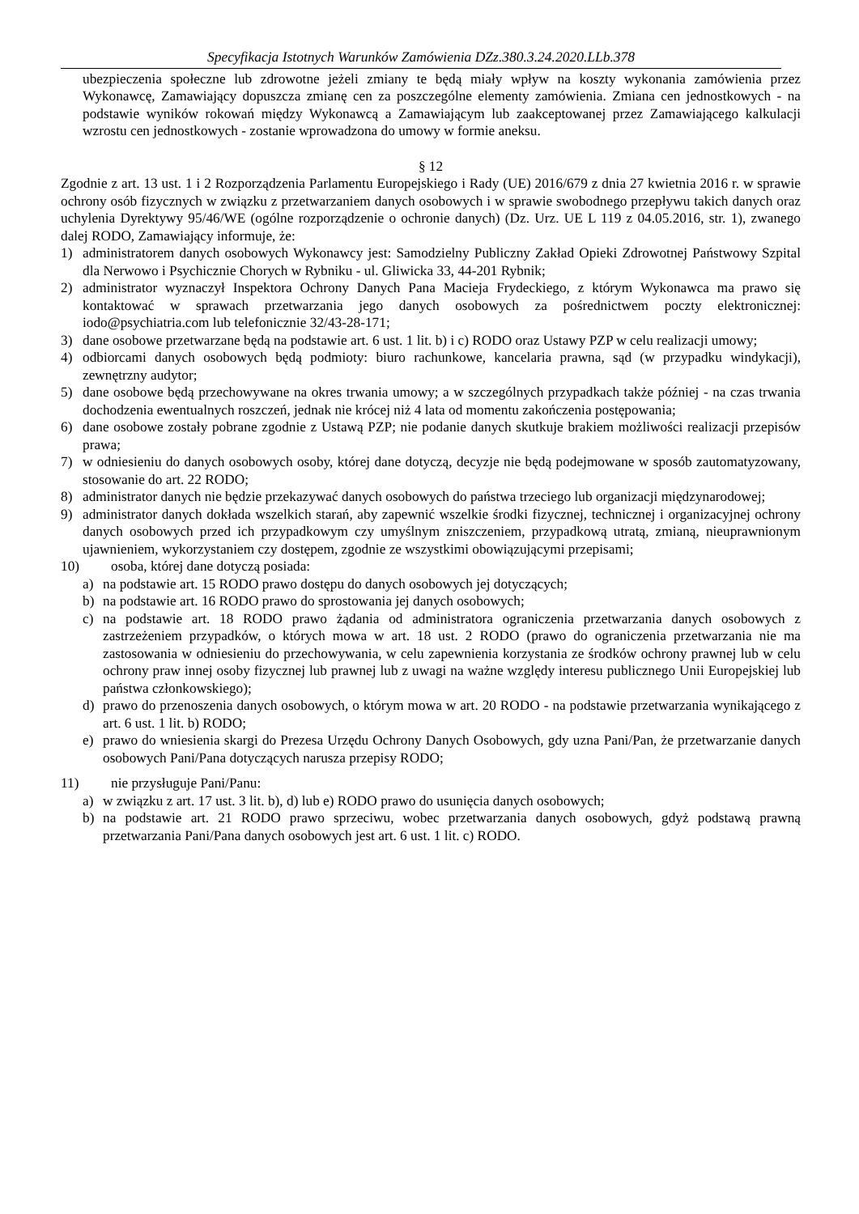Specyfikacja Istotnych Warunków Zamówienia DZz.380.3.24.2020.LLb.378
ubezpieczenia społeczne lub zdrowotne jeżeli zmiany te będą miały wpływ na koszty wykonania zamówienia przez Wykonawcę, Zamawiający dopuszcza zmianę cen za poszczególne elementy zamówienia. Zmiana cen jednostkowych - na podstawie wyników rokowań między Wykonawcą a Zamawiającym lub zaakceptowanej przez Zamawiającego kalkulacji wzrostu cen jednostkowych - zostanie wprowadzona do umowy w formie aneksu.
§ 12
Zgodnie z art. 13 ust. 1 i 2 Rozporządzenia Parlamentu Europejskiego i Rady (UE) 2016/679 z dnia 27 kwietnia 2016 r. w sprawie ochrony osób fizycznych w związku z przetwarzaniem danych osobowych i w sprawie swobodnego przepływu takich danych oraz uchylenia Dyrektywy 95/46/WE (ogólne rozporządzenie o ochronie danych) (Dz. Urz. UE L 119 z 04.05.2016, str. 1), zwanego dalej RODO, Zamawiający informuje, że:
1) administratorem danych osobowych Wykonawcy jest: Samodzielny Publiczny Zakład Opieki Zdrowotnej Państwowy Szpital dla Nerwowo i Psychicznie Chorych w Rybniku - ul. Gliwicka 33, 44-201 Rybnik;
2) administrator wyznaczył Inspektora Ochrony Danych Pana Macieja Frydeckiego, z którym Wykonawca ma prawo się kontaktować w sprawach przetwarzania jego danych osobowych za pośrednictwem poczty elektronicznej: iodo@psychiatria.com lub telefonicznie 32/43-28-171;
3) dane osobowe przetwarzane będą na podstawie art. 6 ust. 1 lit. b) i c) RODO oraz Ustawy PZP w celu realizacji umowy;
4) odbiorcami danych osobowych będą podmioty: biuro rachunkowe, kancelaria prawna, sąd (w przypadku windykacji), zewnętrzny audytor;
5) dane osobowe będą przechowywane na okres trwania umowy; a w szczególnych przypadkach także później - na czas trwania dochodzenia ewentualnych roszczeń, jednak nie krócej niż 4 lata od momentu zakończenia postępowania;
6) dane osobowe zostały pobrane zgodnie z Ustawą PZP; nie podanie danych skutkuje brakiem możliwości realizacji przepisów prawa;
7) w odniesieniu do danych osobowych osoby, której dane dotyczą, decyzje nie będą podejmowane w sposób zautomatyzowany, stosowanie do art. 22 RODO;
8) administrator danych nie będzie przekazywać danych osobowych do państwa trzeciego lub organizacji międzynarodowej;
9) administrator danych dokłada wszelkich starań, aby zapewnić wszelkie środki fizycznej, technicznej i organizacyjnej ochrony danych osobowych przed ich przypadkowym czy umyślnym zniszczeniem, przypadkową utratą, zmianą, nieuprawnionym ujawnieniem, wykorzystaniem czy dostępem, zgodnie ze wszystkimi obowiązującymi przepisami;
10) osoba, której dane dotyczą posiada:
a) na podstawie art. 15 RODO prawo dostępu do danych osobowych jej dotyczących;
b) na podstawie art. 16 RODO prawo do sprostowania jej danych osobowych;
c) na podstawie art. 18 RODO prawo żądania od administratora ograniczenia przetwarzania danych osobowych z zastrzeżeniem przypadków, o których mowa w art. 18 ust. 2 RODO (prawo do ograniczenia przetwarzania nie ma zastosowania w odniesieniu do przechowywania, w celu zapewnienia korzystania ze środków ochrony prawnej lub w celu ochrony praw innej osoby fizycznej lub prawnej lub z uwagi na ważne względy interesu publicznego Unii Europejskiej lub państwa członkowskiego);
d) prawo do przenoszenia danych osobowych, o którym mowa w art. 20 RODO - na podstawie przetwarzania wynikającego z art. 6 ust. 1 lit. b) RODO;
e) prawo do wniesienia skargi do Prezesa Urzędu Ochrony Danych Osobowych, gdy uzna Pani/Pan, że przetwarzanie danych osobowych Pani/Pana dotyczących narusza przepisy RODO;
11) nie przysługuje Pani/Panu:
a) w związku z art. 17 ust. 3 lit. b), d) lub e) RODO prawo do usunięcia danych osobowych;
b) na podstawie art. 21 RODO prawo sprzeciwu, wobec przetwarzania danych osobowych, gdyż podstawą prawną przetwarzania Pani/Pana danych osobowych jest art. 6 ust. 1 lit. c) RODO.